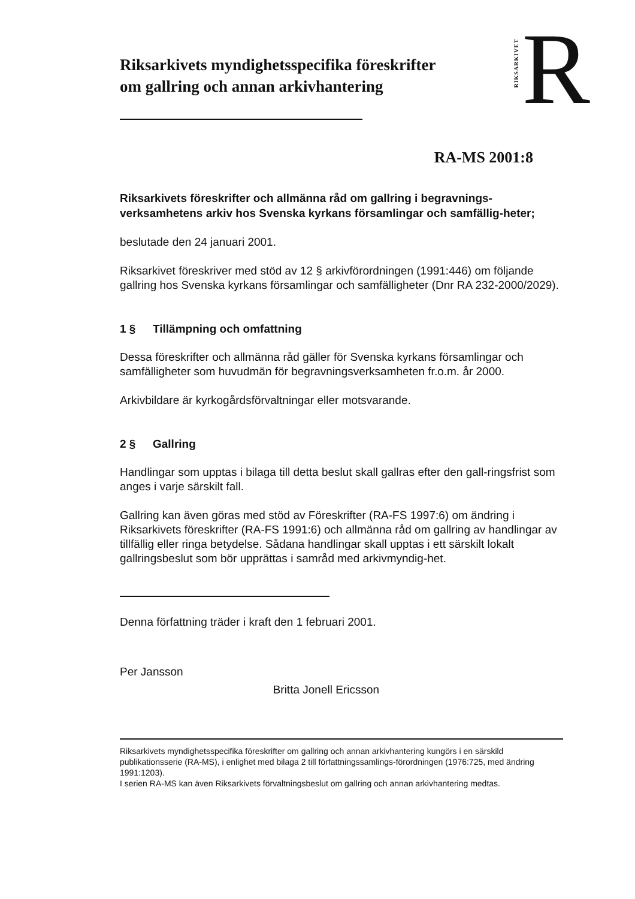Riksarkivets myndighetsspecifika föreskrifter
om gallring och annan arkivhantering
RIKSARKIVET R
RA-MS 2001:8
Riksarkivets föreskrifter och allmänna råd om gallring i begravnings-verksamhetens arkiv hos Svenska kyrkans församlingar och samfällig-heter;
beslutade den 24 januari 2001.
Riksarkivet föreskriver med stöd av 12 § arkivförordningen (1991:446) om följande gallring hos Svenska kyrkans församlingar och samfälligheter (Dnr RA 232-2000/2029).
1 § Tillämpning och omfattning
Dessa föreskrifter och allmänna råd gäller för Svenska kyrkans församlingar och samfälligheter som huvudmän för begravningsverksamheten fr.o.m. år 2000.
Arkivbildare är kyrkogårdsförvaltningar eller motsvarande.
2 § Gallring
Handlingar som upptas i bilaga till detta beslut skall gallras efter den gall-ringsfrist som anges i varje särskilt fall.
Gallring kan även göras med stöd av Föreskrifter (RA-FS 1997:6) om ändring i Riksarkivets föreskrifter (RA-FS 1991:6) och allmänna råd om gallring av handlingar av tillfällig eller ringa betydelse. Sådana handlingar skall upptas i ett särskilt lokalt gallringsbeslut som bör upprättas i samråd med arkivmyndig-het.
Denna författning träder i kraft den 1 februari 2001.
Per Jansson
Britta Jonell Ericsson
Riksarkivets myndighetsspecifika föreskrifter om gallring och annan arkivhantering kungörs i en särskild publikationsserie (RA-MS), i enlighet med bilaga 2 till författningssamlings-förordningen (1976:725, med ändring 1991:1203).
I serien RA-MS kan även Riksarkivets förvaltningsbeslut om gallring och annan arkivhantering medtas.